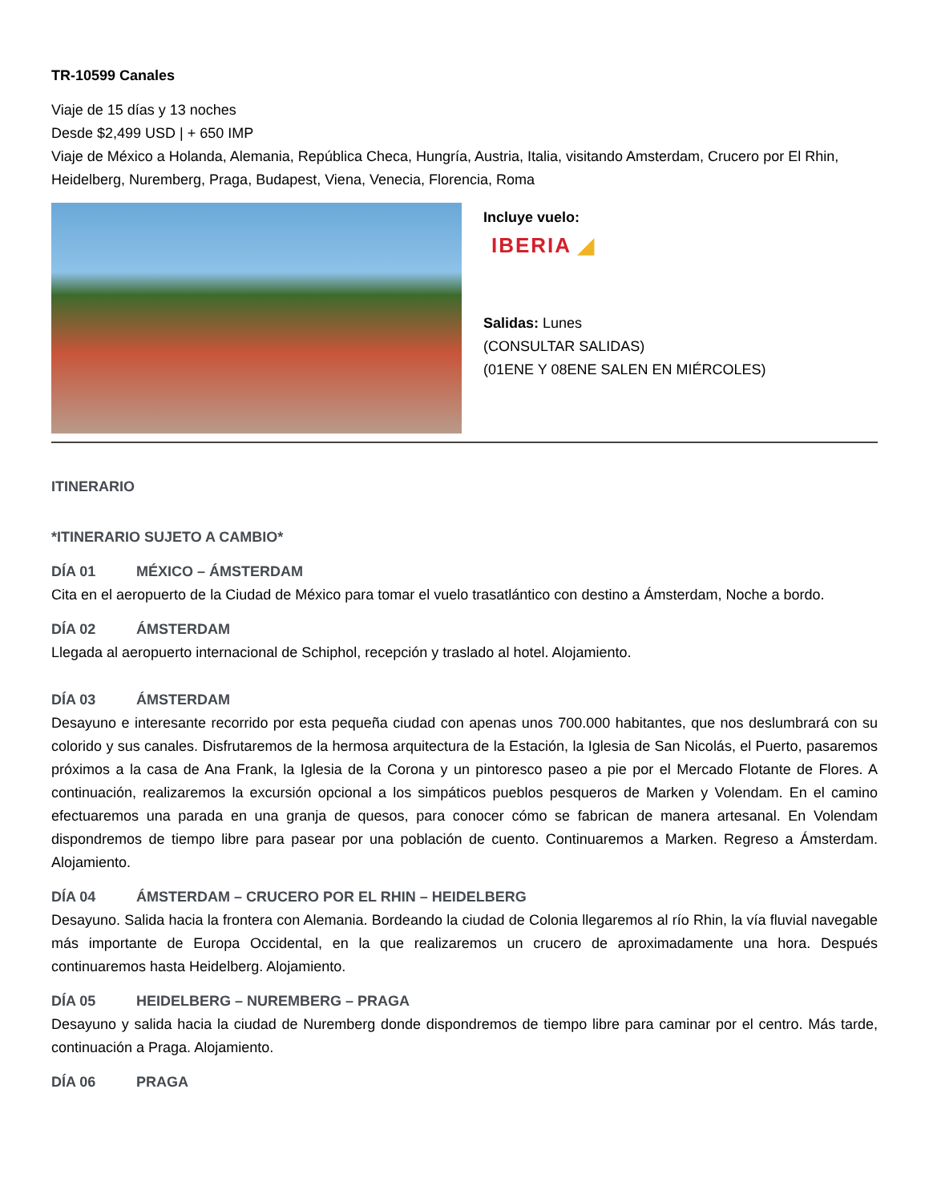TR-10599 Canales
Viaje de 15 días y 13 noches
Desde $2,499 USD | + 650 IMP
Viaje de México a Holanda, Alemania, República Checa, Hungría, Austria, Italia, visitando Amsterdam, Crucero por El Rhin, Heidelberg, Nuremberg, Praga, Budapest, Viena, Venecia, Florencia, Roma
Incluye vuelo:
IBERIA ◢
Salidas: Lunes
(CONSULTAR SALIDAS)
(01ENE Y 08ENE SALEN EN MIÉRCOLES)
ITINERARIO
*ITINERARIO SUJETO A CAMBIO*
DÍA 01 MÉXICO – ÁMSTERDAM
Cita en el aeropuerto de la Ciudad de México para tomar el vuelo trasatlántico con destino a Ámsterdam, Noche a bordo.
DÍA 02 ÁMSTERDAM
Llegada al aeropuerto internacional de Schiphol, recepción y traslado al hotel. Alojamiento.
DÍA 03 ÁMSTERDAM
Desayuno e interesante recorrido por esta pequeña ciudad con apenas unos 700.000 habitantes, que nos deslumbrará con su colorido y sus canales. Disfrutaremos de la hermosa arquitectura de la Estación, la Iglesia de San Nicolás, el Puerto, pasaremos próximos a la casa de Ana Frank, la Iglesia de la Corona y un pintoresco paseo a pie por el Mercado Flotante de Flores. A continuación, realizaremos la excursión opcional a los simpáticos pueblos pesqueros de Marken y Volendam. En el camino efectuaremos una parada en una granja de quesos, para conocer cómo se fabrican de manera artesanal. En Volendam dispondremos de tiempo libre para pasear por una población de cuento. Continuaremos a Marken. Regreso a Ámsterdam. Alojamiento.
DÍA 04 ÁMSTERDAM – CRUCERO POR EL RHIN – HEIDELBERG
Desayuno. Salida hacia la frontera con Alemania. Bordeando la ciudad de Colonia llegaremos al río Rhin, la vía fluvial navegable más importante de Europa Occidental, en la que realizaremos un crucero de aproximadamente una hora. Después continuaremos hasta Heidelberg. Alojamiento.
DÍA 05 HEIDELBERG – NUREMBERG – PRAGA
Desayuno y salida hacia la ciudad de Nuremberg donde dispondremos de tiempo libre para caminar por el centro. Más tarde, continuación a Praga. Alojamiento.
DÍA 06 PRAGA